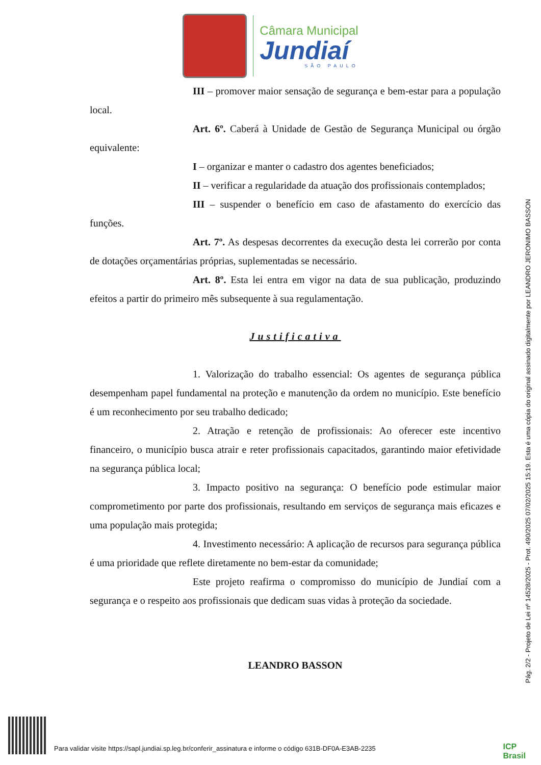Câmara Municipal
Jundiaí
SÃO PAULO
III – promover maior sensação de segurança e bem-estar para a população local.
Art. 6º. Caberá à Unidade de Gestão de Segurança Municipal ou órgão equivalente:
I – organizar e manter o cadastro dos agentes beneficiados;
II – verificar a regularidade da atuação dos profissionais contemplados;
III – suspender o benefício em caso de afastamento do exercício das funções.
Art. 7º. As despesas decorrentes da execução desta lei correrão por conta de dotações orçamentárias próprias, suplementadas se necessário.
Art. 8º. Esta lei entra em vigor na data de sua publicação, produzindo efeitos a partir do primeiro mês subsequente à sua regulamentação.
Justificativa
1. Valorização do trabalho essencial: Os agentes de segurança pública desempenham papel fundamental na proteção e manutenção da ordem no município. Este benefício é um reconhecimento por seu trabalho dedicado;
2. Atração e retenção de profissionais: Ao oferecer este incentivo financeiro, o município busca atrair e reter profissionais capacitados, garantindo maior efetividade na segurança pública local;
3. Impacto positivo na segurança: O benefício pode estimular maior comprometimento por parte dos profissionais, resultando em serviços de segurança mais eficazes e uma população mais protegida;
4. Investimento necessário: A aplicação de recursos para segurança pública é uma prioridade que reflete diretamente no bem-estar da comunidade;
Este projeto reafirma o compromisso do município de Jundiaí com a segurança e o respeito aos profissionais que dedicam suas vidas à proteção da sociedade.
LEANDRO BASSON
Pág. 2/2 - Projeto de Lei nº 14528/2025 - Prot. 490/2025 07/02/2025 15:19. Esta é uma cópia do original assinado digitalmente por LEANDRO JERONIMO BASSON
Para validar visite https://sapl.jundiai.sp.leg.br/conferir_assinatura e informe o código 631B-DF0A-E3AB-2235
ICP
Brasil